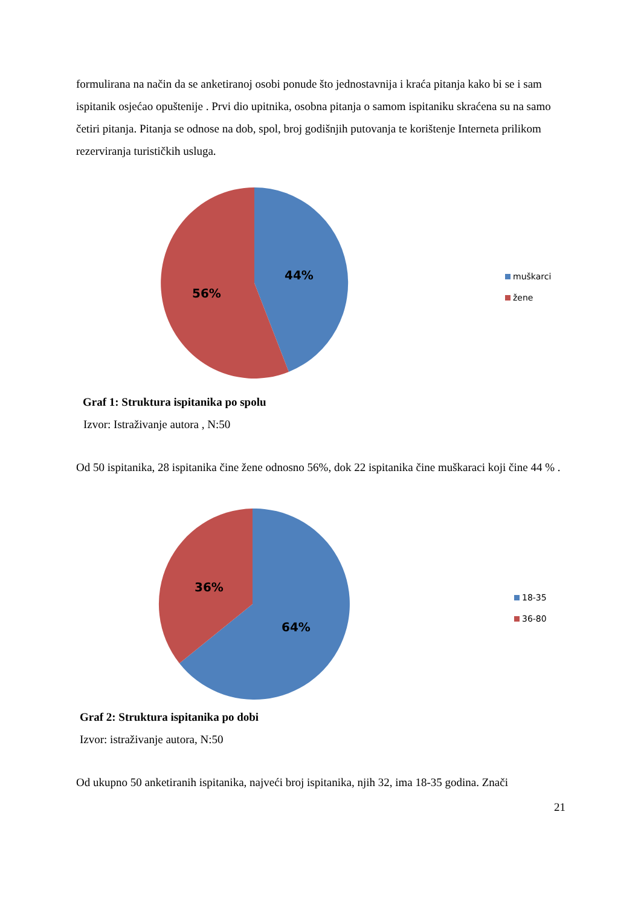formulirana na način da se anketiranoj osobi ponude što jednostavnija i kraća pitanja kako bi se i sam ispitanik osjećao opuštenije . Prvi dio upitnika, osobna pitanja o samom ispitaniku skraćena su na samo četiri pitanja. Pitanja se odnose na dob, spol, broj godišnjih putovanja te korištenje Interneta prilikom rezerviranja turističkih usluga.
44%
56%
muškarci
žene
Graf 1: Struktura ispitanika po spolu
Izvor: Istraživanje autora , N:50
Od 50 ispitanika, 28 ispitanika čine žene odnosno 56%, dok 22 ispitanika čine muškaraci koji čine 44 % .
36%
64%
18-35
36-80
Graf 2: Struktura ispitanika po dobi
Izvor: istraživanje autora, N:50
Od ukupno 50 anketiranih ispitanika, najveći broj ispitanika, njih 32, ima 18-35 godina. Znači
21